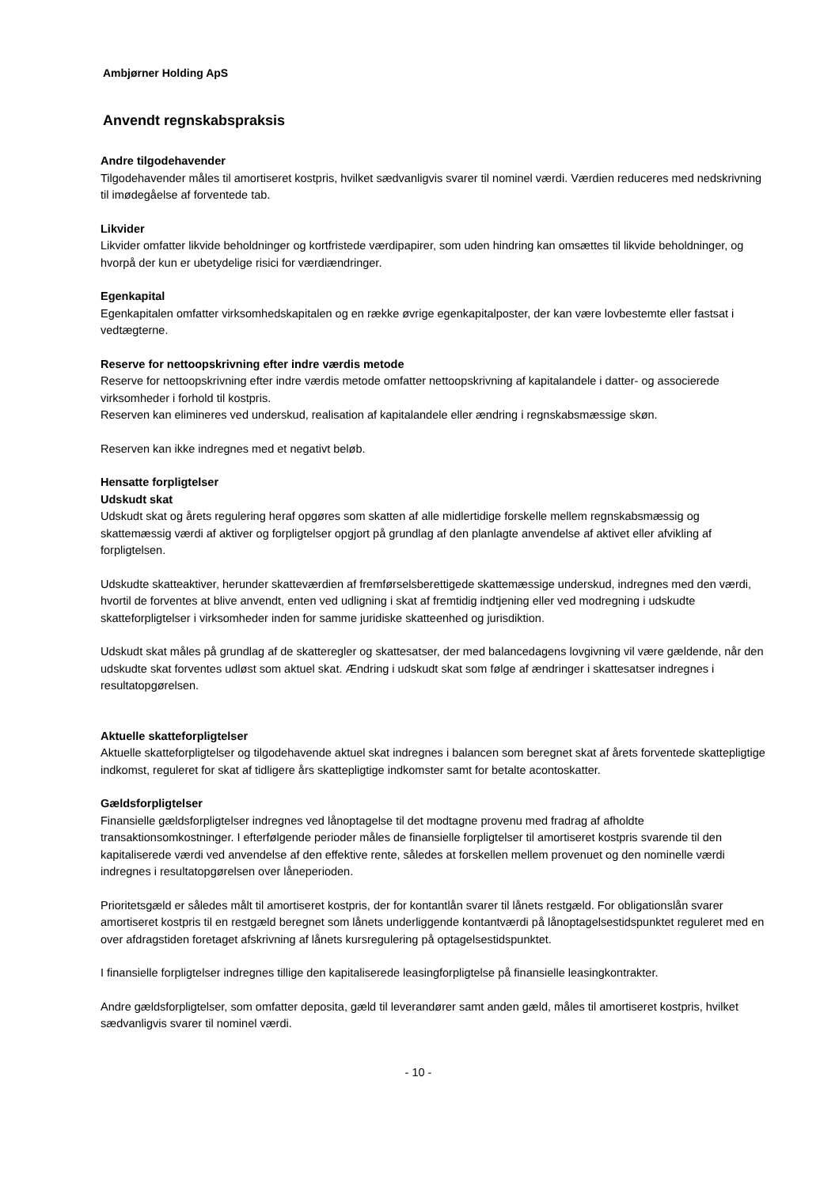Ambjørner Holding ApS
Anvendt regnskabspraksis
Andre tilgodehavender
Tilgodehavender måles til amortiseret kostpris, hvilket sædvanligvis svarer til nominel værdi. Værdien reduceres med nedskrivning til imødegåelse af forventede tab.
Likvider
Likvider omfatter likvide beholdninger og kortfristede værdipapirer, som uden hindring kan omsættes til likvide beholdninger, og hvorpå der kun er ubetydelige risici for værdiændringer.
Egenkapital
Egenkapitalen omfatter virksomhedskapitalen og en række øvrige egenkapitalposter, der kan være lovbestemte eller fastsat i vedtægterne.
Reserve for nettoopskrivning efter indre værdis metode
Reserve for nettoopskrivning efter indre værdis metode omfatter nettoopskrivning af kapitalandele i datter- og associerede virksomheder i forhold til kostpris.
Reserven kan elimineres ved underskud, realisation af kapitalandele eller ændring i regnskabsmæssige skøn.
Reserven kan ikke indregnes med et negativt beløb.
Hensatte forpligtelser
Udskudt skat
Udskudt skat og årets regulering heraf opgøres som skatten af alle midlertidige forskelle mellem regnskabsmæssig og skattemæssig værdi af aktiver og forpligtelser opgjort på grundlag af den planlagte anvendelse af aktivet eller afvikling af forpligtelsen.
Udskudte skatteaktiver, herunder skatteværdien af fremførselsberettigede skattemæssige underskud, indregnes med den værdi, hvortil de forventes at blive anvendt, enten ved udligning i skat af fremtidig indtjening eller ved modregning i udskudte skatteforpligtelser i virksomheder inden for samme juridiske skatteenhed og jurisdiktion.
Udskudt skat måles på grundlag af de skatteregler og skattesatser, der med balancedagens lovgivning vil være gældende, når den udskudte skat forventes udløst som aktuel skat. Ændring i udskudt skat som følge af ændringer i skattesatser indregnes i resultatopgørelsen.
Aktuelle skatteforpligtelser
Aktuelle skatteforpligtelser og tilgodehavende aktuel skat indregnes i balancen som beregnet skat af årets forventede skattepligtige indkomst, reguleret for skat af tidligere års skattepligtige indkomster samt for betalte acontoskatter.
Gældsforpligtelser
Finansielle gældsforpligtelser indregnes ved lånoptagelse til det modtagne provenu med fradrag af afholdte transaktionsomkostninger. I efterfølgende perioder måles de finansielle forpligtelser til amortiseret kostpris svarende til den kapitaliserede værdi ved anvendelse af den effektive rente, således at forskellen mellem provenuet og den nominelle værdi indregnes i resultatopgørelsen over låneperioden.
Prioritetsgæld er således målt til amortiseret kostpris, der for kontantlån svarer til lånets restgæld. For obligationslån svarer amortiseret kostpris til en restgæld beregnet som lånets underliggende kontantværdi på lånoptagelsestidspunktet reguleret med en over afdragstiden foretaget afskrivning af lånets kursregulering på optagelsestidspunktet.
I finansielle forpligtelser indregnes tillige den kapitaliserede leasingforpligtelse på finansielle leasingkontrakter.
Andre gældsforpligtelser, som omfatter deposita, gæld til leverandører samt anden gæld, måles til amortiseret kostpris, hvilket sædvanligvis svarer til nominel værdi.
- 10 -